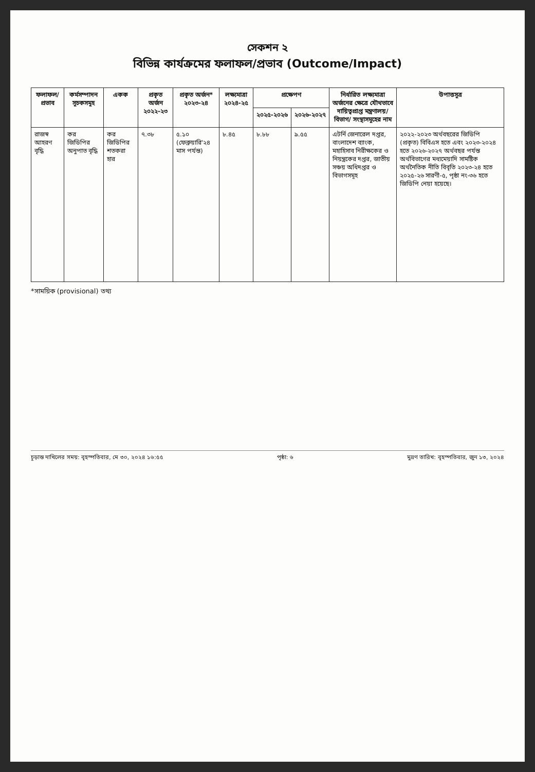সেকশন ২
বিভিন্ন কার্যক্রমের ফলাফল/প্রভাব (Outcome/Impact)
| ফলাফল/প্রভাব | কর্মসম্পাদন সূচকসমূহ | একক | প্রকৃত অর্জন ২০২২-২৩ | প্রকৃত অর্জন* ২০২৩-২৪ | লক্ষ্যমাত্রা ২০২৪-২৫ | প্রক্ষেপণ | | নির্ধারিত লক্ষ্যমাত্রা অর্জনের ক্ষেত্রে যৌথভাবে দায়িত্বপ্রাপ্ত মন্ত্রণালয়/বিভাগ/ সংস্থাসমূহের নাম | উপাত্তসূত্র |
| --- | --- | --- | --- | --- | --- | --- | --- | --- | --- |
| | | | | | | ২০২৫-২০২৬ | ২০২৬-২০২৭ | | |
| রাজস্ব আহরণ বৃদ্ধি | কর জিডিপির অনুপাত বৃদ্ধি | কর জিডিপির শতকরা হার | ৭.৩৮ | ৫.১০ (ফেব্রুয়ারি'২৪ মাস পর্যন্ত) | ৮.৪৫ | ৮.৮৮ | ৯.৫৫ | এটর্নি জেনারেল দপ্তর, বাংলাদেশ ব্যাংক, মহাহিসাব নিরীক্ষকের ও নিয়ন্ত্রকের দপ্তর, জাতীয় সঞ্চয় অধিদপ্তর ও বিভাগসমূহ | ২০২২-২০২৩ অর্থবছরের জিডিপি (প্রকৃত) বিবিএস হতে এবং ২০২৩-২০২৪ হতে ২০২৬-২০২৭ অর্থবছর পর্যন্ত অর্থবিভাগের মধ্যমেয়াদি সামষ্টিক অর্থনৈতিক নীতি বিবৃতি ২০২৩-২৪ হতে ২০২৫-২৬ সারণী-৫, পৃষ্ঠা নং-৩৬ হতে জিডিপি নেয়া হয়েছে। |
*সাময়িক (provisional) তথ্য
চূড়ান্ত দাখিলের সময়: বৃহস্পতিবার, মে ৩০, ২০২৪ ১৬:৫৫ পৃষ্ঠা: ৬ মুদ্রণ তারিখ: বৃহস্পতিবার, জুন ১৩, ২০২৪